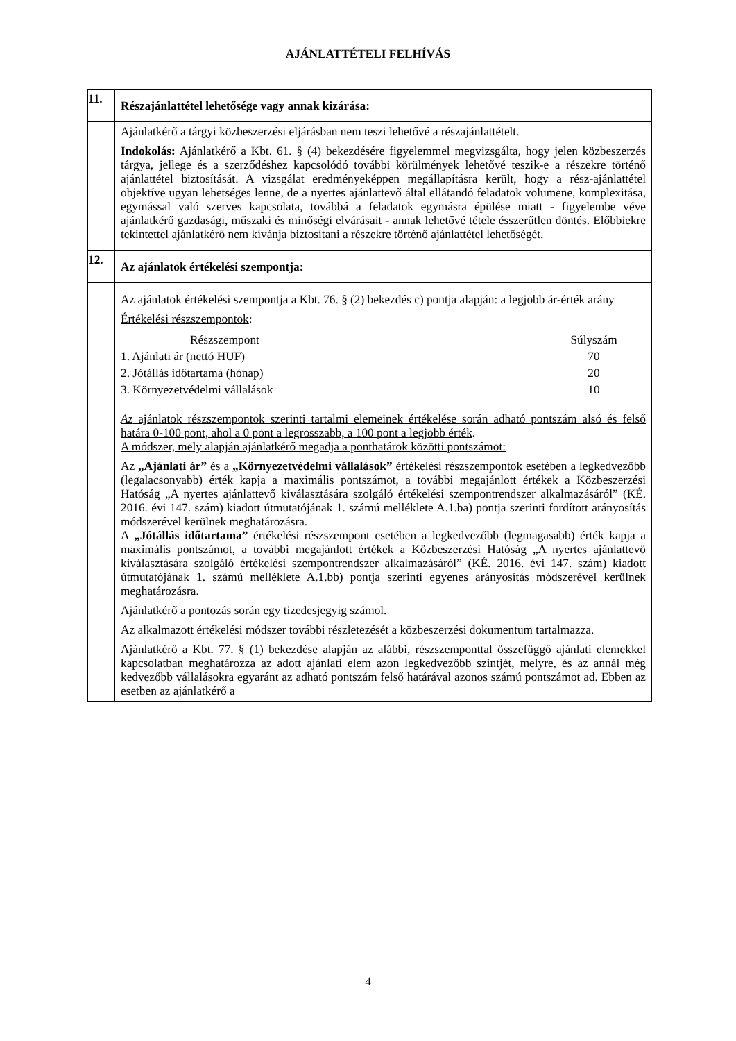AJÁNLATTÉTELI FELHÍVÁS
| 11. | Részajánlattétel lehetősége vagy annak kizárása: |
| | Ajánlatkérő a tárgyi közbeszerzési eljárásban nem teszi lehetővé a részajánlattételt. Indokolás: Ajánlatkérő a Kbt. 61. § (4) bekezdésére figyelemmel megvizsgálta, hogy jelen közbeszerzés tárgya, jellege és a szerződéshez kapcsolódó további körülmények lehetővé teszik-e a részekre történő ajánlattétel biztosítását. A vizsgálat eredményeképpen megállapításra került, hogy a rész-ajánlattétel objektíve ugyan lehetséges lenne, de a nyertes ajánlattevő által ellátandó feladatok volumene, komplexitása, egymással való szerves kapcsolata, továbbá a feladatok egymásra épülése miatt - figyelembe véve ajánlatkérő gazdasági, műszaki és minőségi elvárásait - annak lehetővé tétele ésszerűtlen döntés. Előbbiekre tekintettel ajánlatkérő nem kívánja biztosítani a részekre történő ajánlattétel lehetőségét. |
| 12. | Az ajánlatok értékelési szempontja: |
| | Az ajánlatok értékelési szempontja a Kbt. 76. § (2) bekezdés c) pontja alapján: a legjobb ár-érték arány Értékelési részszempontok : / Részszempont / Súlyszám / / --- / --- / / 1. Ajánlati ár (nettó HUF) / 70 / / 2. Jótállás időtartama (hónap) / 20 / / 3. Környezetvédelmi vállalások / 10 / Az ajánlatok részszempontok szerinti tartalmi elemeinek értékelése során adható pontszám alsó és felső határa 0-100 pont, ahol a 0 pont a legrosszabb, a 100 pont a legjobb érték . A módszer, mely alapján ajánlatkérő megadja a ponthatárok közötti pontszámot: Az „Ajánlati ár” és a „Környezetvédelmi vállalások” értékelési részszempontok esetében a legkedvezőbb (legalacsonyabb) érték kapja a maximális pontszámot, a további megajánlott értékek a Közbeszerzési Hatóság „A nyertes ajánlattevő kiválasztására szolgáló értékelési szempontrendszer alkalmazásáról” (KÉ. 2016. évi 147. szám) kiadott útmutatójának 1. számú melléklete A.1.ba) pontja szerinti fordított arányosítás módszerével kerülnek meghatározásra. A „Jótállás időtartama” értékelési részszempont esetében a legkedvezőbb (legmagasabb) érték kapja a maximális pontszámot, a további megajánlott értékek a Közbeszerzési Hatóság „A nyertes ajánlattevő kiválasztására szolgáló értékelési szempontrendszer alkalmazásáról” (KÉ. 2016. évi 147. szám) kiadott útmutatójának 1. számú melléklete A.1.bb) pontja szerinti egyenes arányosítás módszerével kerülnek meghatározásra. Ajánlatkérő a pontozás során egy tizedesjegyig számol. Az alkalmazott értékelési módszer további részletezését a közbeszerzési dokumentum tartalmazza. Ajánlatkérő a Kbt. 77. § (1) bekezdése alapján az alábbi, részszemponttal összefüggő ajánlati elemekkel kapcsolatban meghatározza az adott ajánlati elem azon legkedvezőbb szintjét, melyre, és az annál még kedvezőbb vállalásokra egyaránt az adható pontszám felső határával azonos számú pontszámot ad. Ebben az esetben az ajánlatkérő a |
4